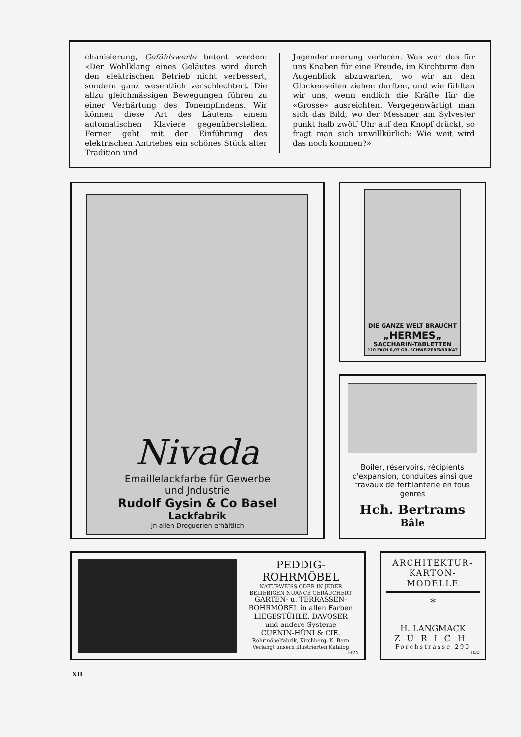chanisierung, Gefühlswerte betont werden: «Der Wohlklang eines Geläutes wird durch den elektrischen Betrieb nicht verbessert, sondern ganz wesentlich verschlechtert. Die allzu gleichmässigen Bewegungen führen zu einer Verhärtung des Tonempfindens. Wir können diese Art des Läutens einem automatischen Klaviere gegenüberstellen. Ferner geht mit der Einführung des elektrischen Antriebes ein schönes Stück alter Tradition und
Jugenderinnerung verloren. Was war das für uns Knaben für eine Freude, im Kirchturm den Augenblick abzuwarten, wo wir an den Glockenseilen ziehen durften, und wie fühlten wir uns, wenn endlich die Kräfte für die «Grosse» ausreichten. Vergegenwärtigt man sich das Bild, wo der Messmer am Sylvester punkt halb zwölf Uhr auf den Knopf drückt, so fragt man sich unwillkürlich: Wie weit wird das noch kommen?»
Nivada
Emaillelackfarbe für Gewerbe
und Jndustrie
Rudolf Gysin & Co Basel
Lackfabrik
Jn allen Droguerien erhältlich
DIE GANZE WELT BRAUCHT
„HERMES„
SACCHARIN-TABLETTEN
110 FACH 0,07 GR. SCHWEIZERFABRIKAT
Boiler, réservoirs, récipients d'expansion, conduites ainsi que travaux de ferblanterie en tous genres
Hch. Bertrams
Bâle
PEDDIG-
ROHRMÖBEL
NATURWEISS ODER IN JEDER BELIEBIGEN NUANCE GERÄUCHERT
GARTEN- u. TERRASSEN-
ROHRMÖBEL in allen Farben
LIEGESTÜHLE, DAVOSER
und andere Systeme
CUENIN-HÜNI & CIE.
Rohrmöbelfabrik, Kirchberg, K. Bern
Verlangt unsern illustrierten Katalog
H24
ARCHITEKTUR-
KARTON-
MODELLE
*
H. LANGMACK
ZÜRICH
Forchstrasse 290
H33
XII